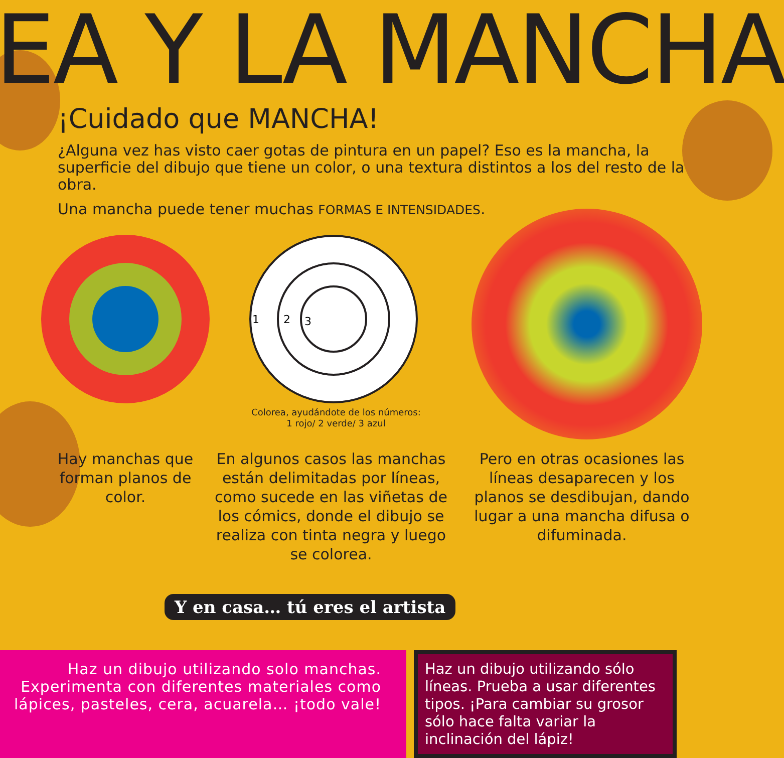EA Y LA MANCHA
¡Cuidado que MANCHA!
¿Alguna vez has visto caer gotas de pintura en un papel? Eso es la mancha, la superficie del dibujo que tiene un color, o una textura distintos a los del resto de la obra.
Una mancha puede tener muchas FORMAS E INTENSIDADES.
1
2
3
Colorea, ayudándote de los números:
1 rojo/ 2 verde/ 3 azul
Hay manchas que forman planos de color.
En algunos casos las manchas están delimitadas por líneas, como sucede en las viñetas de los cómics, donde el dibujo se realiza con tinta negra y luego se colorea.
Pero en otras ocasiones las líneas desaparecen y los planos se desdibujan, dando lugar a una mancha difusa o difuminada.
Y en casa… tú eres el artista
Haz un dibujo utilizando solo manchas. Experimenta con diferentes materiales como lápices, pasteles, cera, acuarela… ¡todo vale!
Haz un dibujo utilizando sólo líneas. Prueba a usar diferentes tipos. ¡Para cambiar su grosor sólo hace falta variar la inclinación del lápiz!